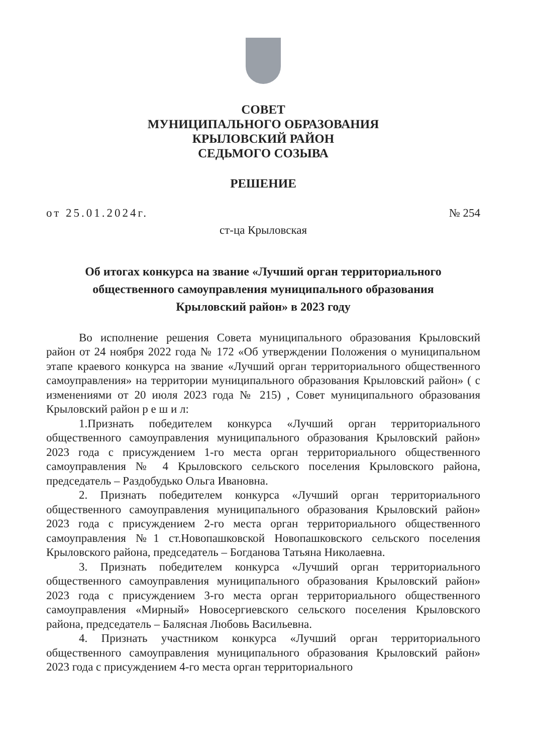СОВЕТ
МУНИЦИПАЛЬНОГО ОБРАЗОВАНИЯ
КРЫЛОВСКИЙ РАЙОН
СЕДЬМОГО СОЗЫВА
РЕШЕНИЕ
от 25.01.2024г. № 254
ст-ца Крыловская
Об итогах конкурса на звание «Лучший орган территориального
общественного самоуправления муниципального образования
Крыловский район» в 2023 году
Во исполнение решения Совета муниципального образования Крыловский район от 24 ноября 2022 года № 172 «Об утверждении Положения о муниципальном этапе краевого конкурса на звание «Лучший орган территориального общественного самоуправления» на территории муниципального образования Крыловский район» ( с изменениями от 20 июля 2023 года № 215) , Совет муниципального образования Крыловский район р е ш и л:
1.Признать победителем конкурса «Лучший орган территориального общественного самоуправления муниципального образования Крыловский район» 2023 года с присуждением 1-го места орган территориального общественного самоуправления № 4 Крыловского сельского поселения Крыловского района, председатель – Раздобудько Ольга Ивановна.
2. Признать победителем конкурса «Лучший орган территориального общественного самоуправления муниципального образования Крыловский район» 2023 года с присуждением 2-го места орган территориального общественного самоуправления №1 ст.Новопашковской Новопашковского сельского поселения Крыловского района, председатель – Богданова Татьяна Николаевна.
3. Признать победителем конкурса «Лучший орган территориального общественного самоуправления муниципального образования Крыловский район» 2023 года с присуждением 3-го места орган территориального общественного самоуправления «Мирный» Новосергиевского сельского поселения Крыловского района, председатель – Балясная Любовь Васильевна.
4. Признать участником конкурса «Лучший орган территориального общественного самоуправления муниципального образования Крыловский район» 2023 года с присуждением 4-го места орган территориального